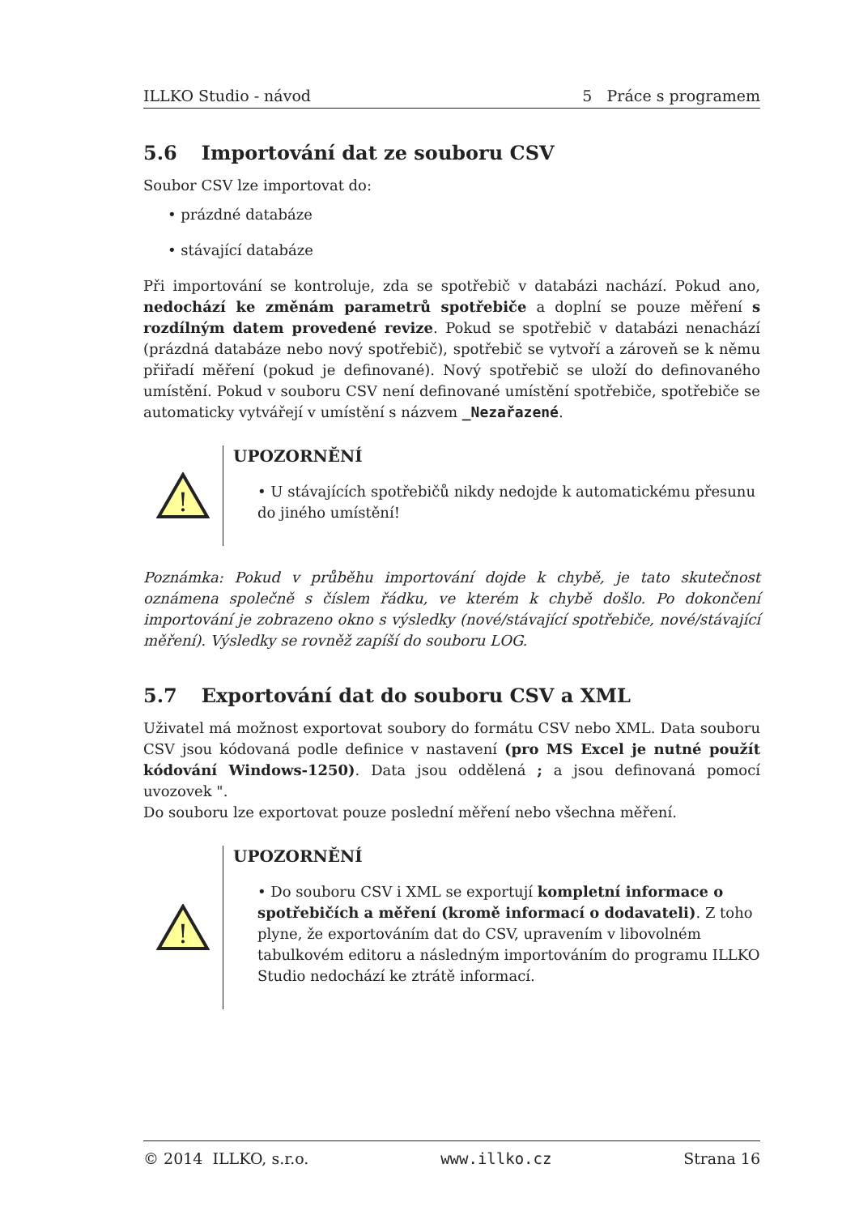ILLKO Studio - návod 5 Práce s programem
5.6 Importování dat ze souboru CSV
Soubor CSV lze importovat do:
• prázdné databáze
• stávající databáze
Při importování se kontroluje, zda se spotřebič v databázi nachází. Pokud ano, nedochází ke změnám parametrů spotřebiče a doplní se pouze měření s rozdílným datem provedené revize. Pokud se spotřebič v databázi nenachází (prázdná databáze nebo nový spotřebič), spotřebič se vytvoří a zároveň se k němu přiřadí měření (pokud je definované). Nový spotřebič se uloží do definovaného umístění. Pokud v souboru CSV není definované umístění spotřebiče, spotřebiče se automaticky vytvářejí v umístění s názvem _Nezařazené.
!
UPOZORNĚNÍ
• U stávajících spotřebičů nikdy nedojde k automatickému přesunu do jiného umístění!
Poznámka: Pokud v průběhu importování dojde k chybě, je tato skutečnost oznámena společně s číslem řádku, ve kterém k chybě došlo. Po dokončení importování je zobrazeno okno s výsledky (nové/stávající spotřebiče, nové/stávající měření). Výsledky se rovněž zapíší do souboru LOG.
5.7 Exportování dat do souboru CSV a XML
Uživatel má možnost exportovat soubory do formátu CSV nebo XML. Data souboru CSV jsou kódovaná podle definice v nastavení (pro MS Excel je nutné použít kódování Windows-1250). Data jsou oddělená ; a jsou definovaná pomocí uvozovek ".
Do souboru lze exportovat pouze poslední měření nebo všechna měření.
!
UPOZORNĚNÍ
• Do souboru CSV i XML se exportují kompletní informace o spotřebičích a měření (kromě informací o dodavateli). Z toho plyne, že exportováním dat do CSV, upravením v libovolném tabulkovém editoru a následným importováním do programu ILLKO Studio nedochází ke ztrátě informací.
© 2014 ILLKO, s.r.o. www.illko.cz Strana 16